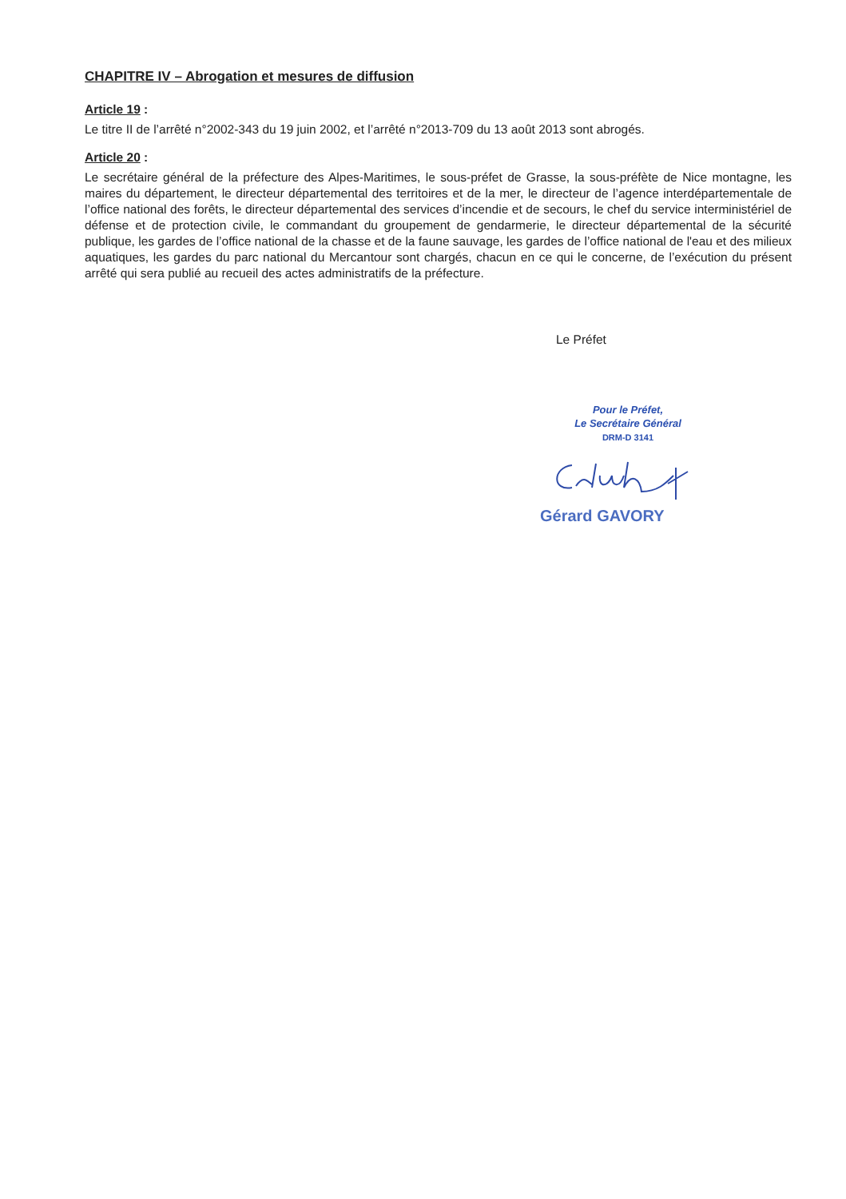CHAPITRE IV – Abrogation et mesures de diffusion
Article 19 :
Le titre II de l’arrêté n°2002-343 du 19 juin 2002, et l’arrêté n°2013-709 du 13 août 2013 sont abrogés.
Article 20 :
Le secrétaire général de la préfecture des Alpes-Maritimes, le sous-préfet de Grasse, la sous-préfète de Nice montagne, les maires du département, le directeur départemental des territoires et de la mer, le directeur de l’agence interdépartementale de l’office national des forêts, le directeur départemental des services d’incendie et de secours, le chef du service interministériel de défense et de protection civile, le commandant du groupement de gendarmerie, le directeur départemental de la sécurité publique, les gardes de l’office national de la chasse et de la faune sauvage, les gardes de l’office national de l'eau et des milieux aquatiques, les gardes du parc national du Mercantour sont chargés, chacun en ce qui le concerne, de l’exécution du présent arrêté qui sera publié au recueil des actes administratifs de la préfecture.
Le Préfet
Pour le Préfet,
Le Secrétaire Général
DRM-D 3141
Gérard GAVORY